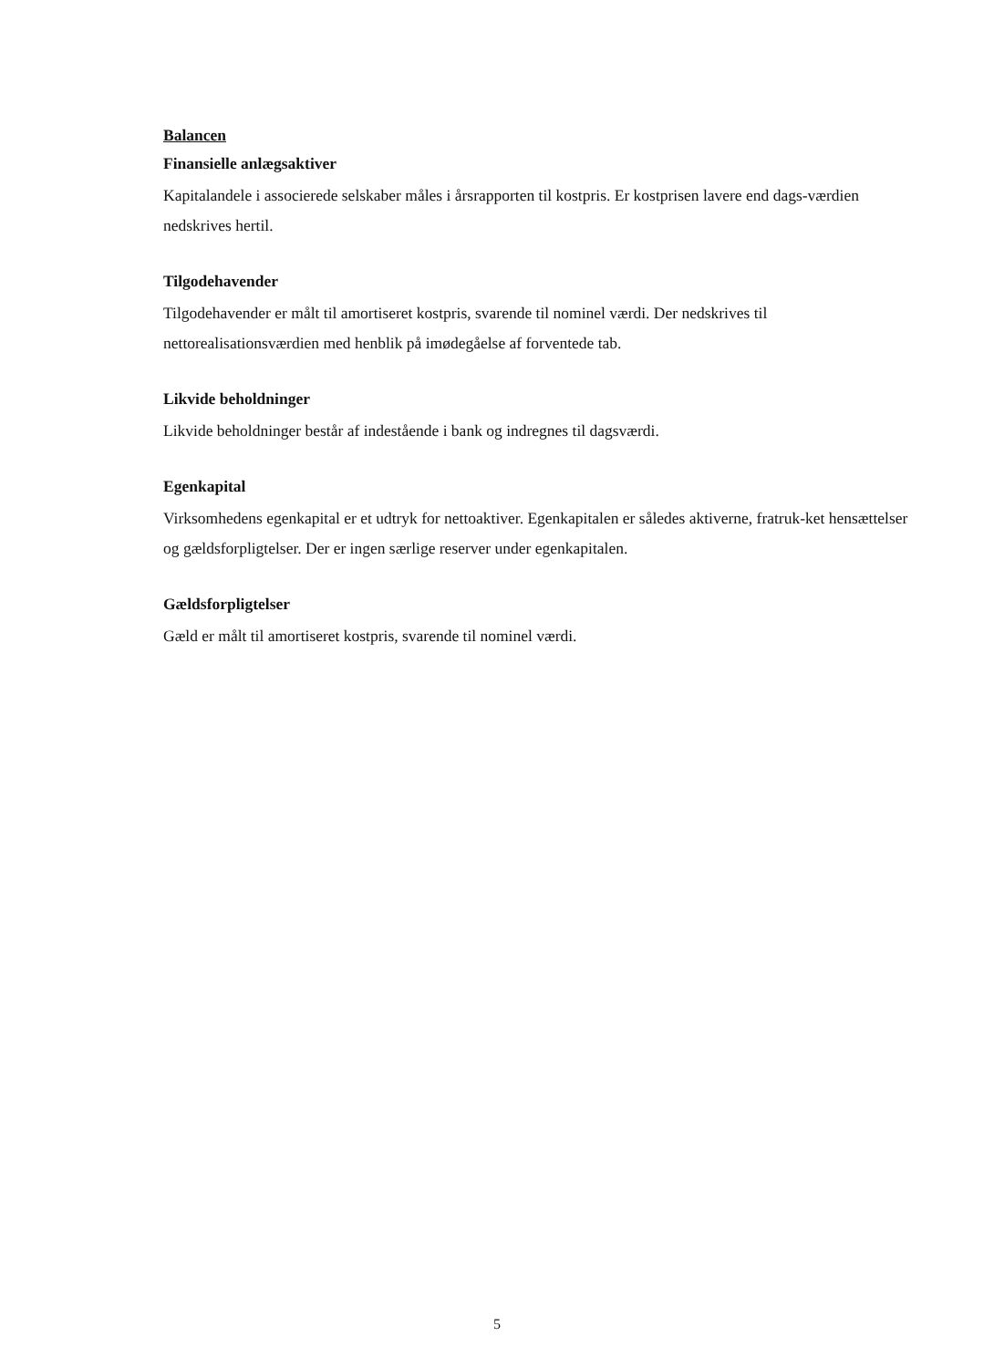Balancen
Finansielle anlægsaktiver
Kapitalandele i associerede selskaber måles i årsrapporten til kostpris. Er kostprisen lavere end dags-værdien nedskrives hertil.
Tilgodehavender
Tilgodehavender er målt til amortiseret kostpris, svarende til nominel værdi. Der nedskrives til nettorealisationsværdien med henblik på imødegåelse af forventede tab.
Likvide beholdninger
Likvide beholdninger består af indestående i bank og indregnes til dagsværdi.
Egenkapital
Virksomhedens egenkapital er et udtryk for nettoaktiver. Egenkapitalen er således aktiverne, fratruk-ket hensættelser og gældsforpligtelser. Der er ingen særlige reserver under egenkapitalen.
Gældsforpligtelser
Gæld er målt til amortiseret kostpris, svarende til nominel værdi.
5